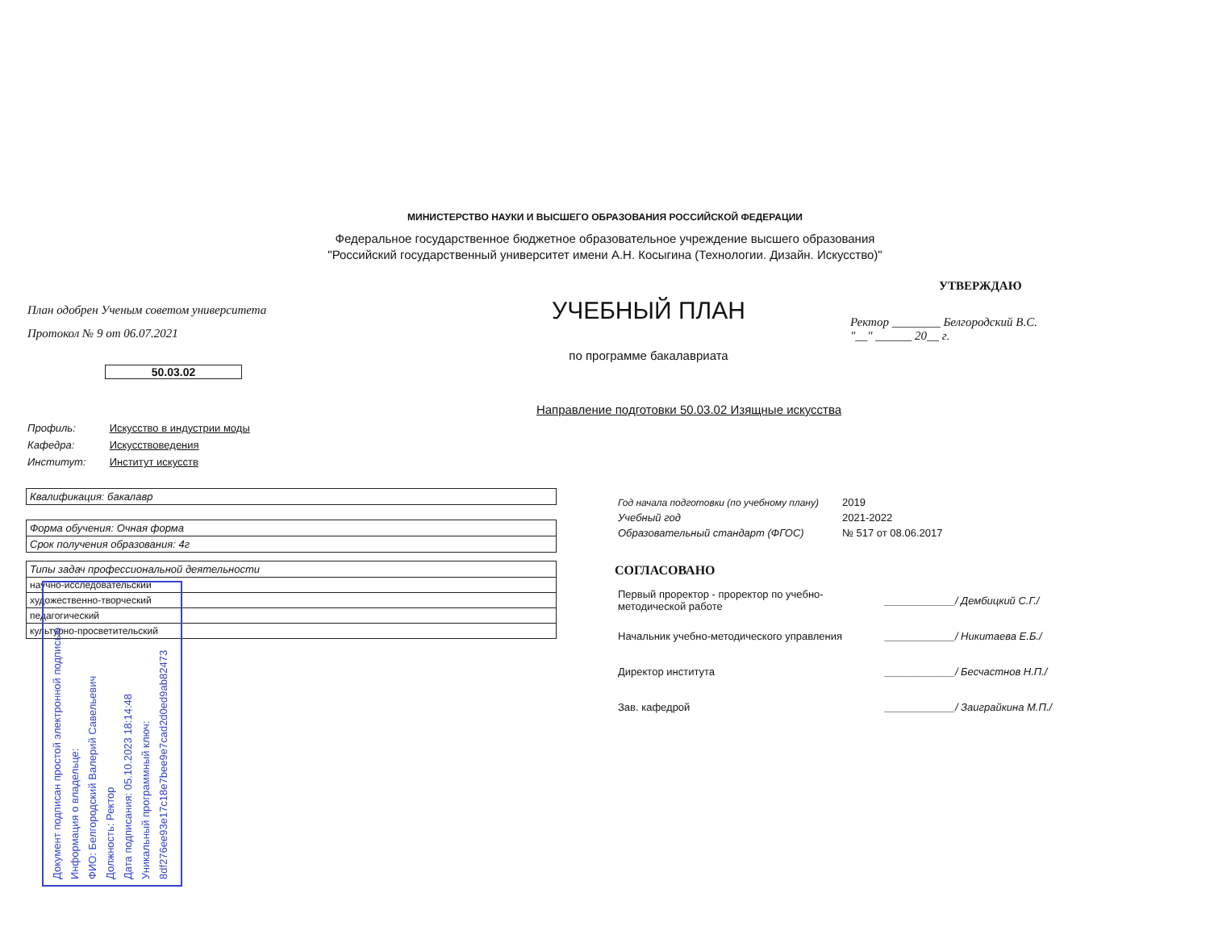МИНИСТЕРСТВО НАУКИ И ВЫСШЕГО ОБРАЗОВАНИЯ РОССИЙСКОЙ ФЕДЕРАЦИИ
Федеральное государственное бюджетное образовательное учреждение высшего образования
"Российский государственный университет имени А.Н. Косыгина (Технологии. Дизайн. Искусство)"
План одобрен Ученым советом университета
Протокол № 9 от 06.07.2021
50.03.02
УЧЕБНЫЙ ПЛАН
по программе бакалавриата
Направление подготовки 50.03.02 Изящные искусства
УТВЕРЖДАЮ
Ректор ________ Белгородский В.С.
"__" ______ 20__ г.
Профиль: Искусство в индустрии моды
Кафедра: Искусствоведения
Институт: Институт искусств
| Квалификация: бакалавр |
| Форма обучения: Очная форма |
| Срок получения образования: 4г |
| Типы задач профессиональной деятельности |
| --- |
| научно-исследовательский |
| художественно-творческий |
| педагогический |
| культурно-просветительский |
| Год начала подготовки (по учебному плану) | 2019 |
| Учебный год | 2021-2022 |
| Образовательный стандарт (ФГОС) | № 517 от 08.06.2017 |
СОГЛАСОВАНО
| Первый проректор - проректор по учебно- методической работе | ____________/ Дембицкий С.Г./ |
| Начальник учебно-методического управления | ____________/ Никитаева Е.Б./ |
| Директор института | ____________/ Бесчастнов Н.П./ |
| Зав. кафедрой | ____________/ Заиграйкина М.П./ |
Документ подписан простой электронной подписью
Информация о владельце:
ФИО: Белгородский Валерий Савельевич
Должность: Ректор
Дата подписания: 05.10.2023 18:14:48
Уникальный программный ключ:
8df276ee93e17c18e7bee9e7cad2d0ed9ab82473